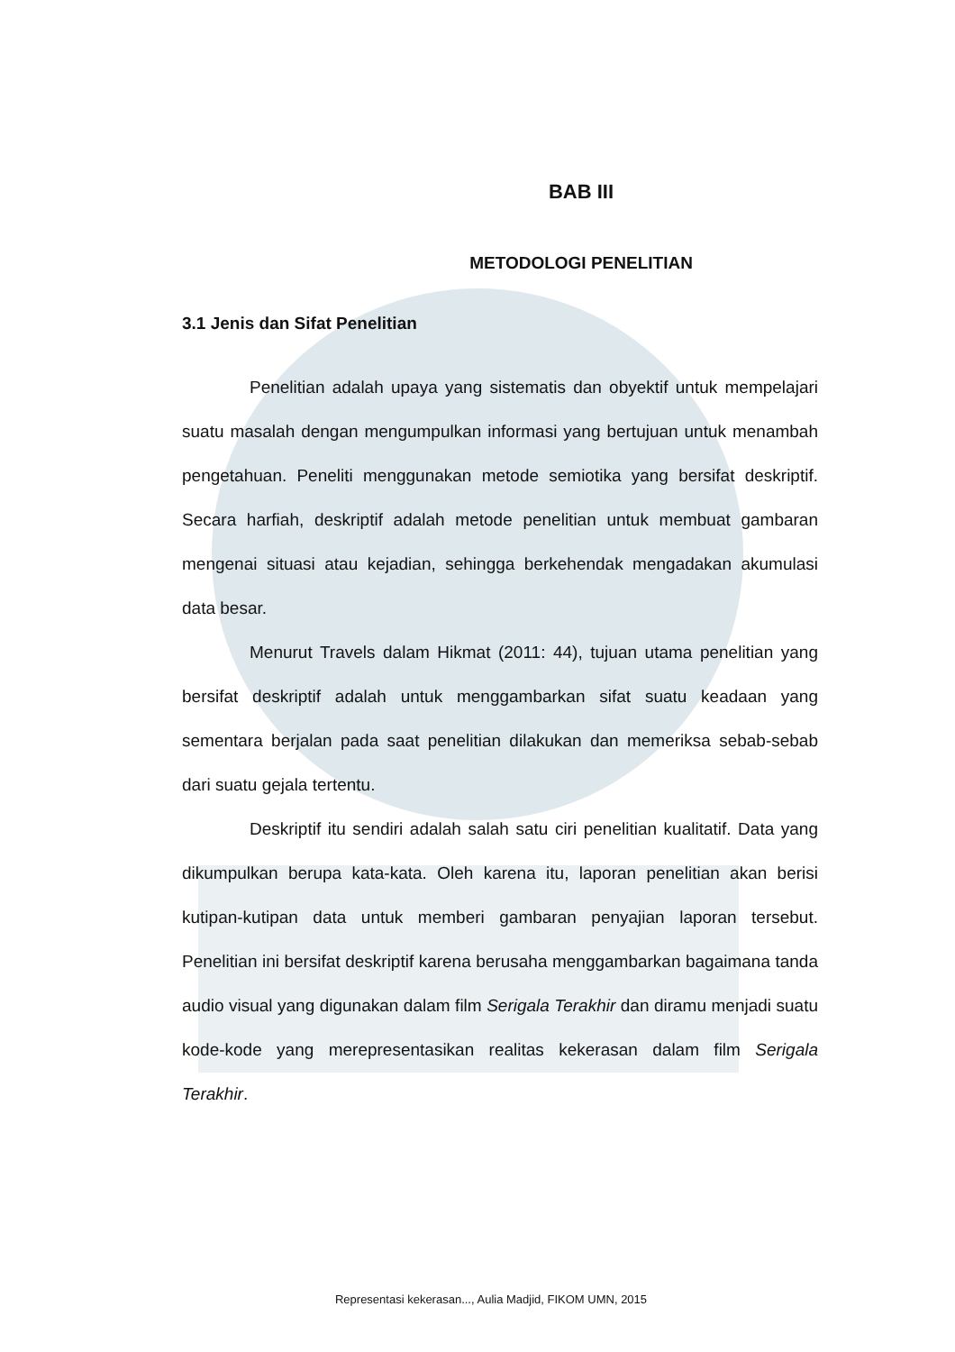BAB III
METODOLOGI PENELITIAN
3.1 Jenis dan Sifat Penelitian
Penelitian adalah upaya yang sistematis dan obyektif untuk mempelajari suatu masalah dengan mengumpulkan informasi yang bertujuan untuk menambah pengetahuan. Peneliti menggunakan metode semiotika yang bersifat deskriptif. Secara harfiah, deskriptif adalah metode penelitian untuk membuat gambaran mengenai situasi atau kejadian, sehingga berkehendak mengadakan akumulasi data besar.
Menurut Travels dalam Hikmat (2011: 44), tujuan utama penelitian yang bersifat deskriptif adalah untuk menggambarkan sifat suatu keadaan yang sementara berjalan pada saat penelitian dilakukan dan memeriksa sebab-sebab dari suatu gejala tertentu.
Deskriptif itu sendiri adalah salah satu ciri penelitian kualitatif. Data yang dikumpulkan berupa kata-kata. Oleh karena itu, laporan penelitian akan berisi kutipan-kutipan data untuk memberi gambaran penyajian laporan tersebut. Penelitian ini bersifat deskriptif karena berusaha menggambarkan bagaimana tanda audio visual yang digunakan dalam film Serigala Terakhir dan diramu menjadi suatu kode-kode yang merepresentasikan realitas kekerasan dalam film Serigala Terakhir.
Representasi kekerasan..., Aulia Madjid, FIKOM UMN, 2015